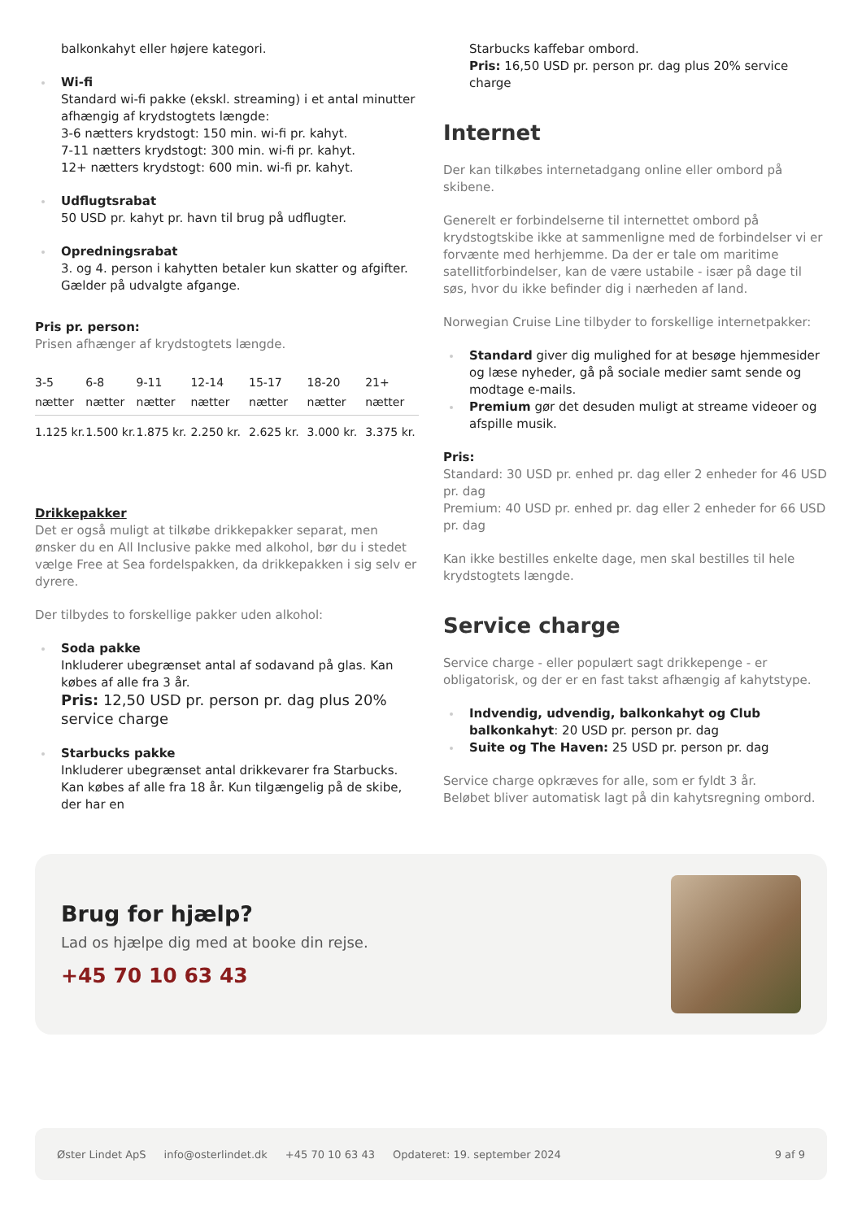balkonkahyt eller højere kategori.
Wi-fi
Standard wi-fi pakke (ekskl. streaming) i et antal minutter afhængig af krydstogtets længde:
3-6 nætters krydstogt: 150 min. wi-fi pr. kahyt.
7-11 nætters krydstogt: 300 min. wi-fi pr. kahyt.
12+ nætters krydstogt: 600 min. wi-fi pr. kahyt.
Udflugtsrabat
50 USD pr. kahyt pr. havn til brug på udflugter.
Opredningsrabat
3. og 4. person i kahytten betaler kun skatter og afgifter. Gælder på udvalgte afgange.
Pris pr. person:
Prisen afhænger af krydstogtets længde.
| 3-5 nætter | 6-8 nætter | 9-11 nætter | 12-14 nætter | 15-17 nætter | 18-20 nætter | 21+ nætter |
| --- | --- | --- | --- | --- | --- | --- |
| 1.125 kr. | 1.500 kr. | 1.875 kr. | 2.250 kr. | 2.625 kr. | 3.000 kr. | 3.375 kr. |
Drikkepakker
Det er også muligt at tilkøbe drikkepakker separat, men ønsker du en All Inclusive pakke med alkohol, bør du i stedet vælge Free at Sea fordelspakken, da drikkepakken i sig selv er dyrere.
Der tilbydes to forskellige pakker uden alkohol:
Soda pakke
Inkluderer ubegrænset antal af sodavand på glas. Kan købes af alle fra 3 år.
Pris: 12,50 USD pr. person pr. dag plus 20% service charge
Starbucks pakke
Inkluderer ubegrænset antal drikkevarer fra Starbucks. Kan købes af alle fra 18 år. Kun tilgængelig på de skibe, der har en
Starbucks kaffebar ombord.
Pris: 16,50 USD pr. person pr. dag plus 20% service charge
Internet
Der kan tilkøbes internetadgang online eller ombord på skibene.
Generelt er forbindelserne til internettet ombord på krydstogtskibe ikke at sammenligne med de forbindelser vi er forvænte med herhjemme. Da der er tale om maritime satellitforbindelser, kan de være ustabile - især på dage til søs, hvor du ikke befinder dig i nærheden af land.
Norwegian Cruise Line tilbyder to forskellige internetpakker:
Standard giver dig mulighed for at besøge hjemmesider og læse nyheder, gå på sociale medier samt sende og modtage e-mails.
Premium gør det desuden muligt at streame videoer og afspille musik.
Pris:
Standard: 30 USD pr. enhed pr. dag eller 2 enheder for 46 USD pr. dag
Premium: 40 USD pr. enhed pr. dag eller 2 enheder for 66 USD pr. dag
Kan ikke bestilles enkelte dage, men skal bestilles til hele krydstogtets længde.
Service charge
Service charge - eller populært sagt drikkepenge - er obligatorisk, og der er en fast takst afhængig af kahytstype.
Indvendig, udvendig, balkonkahyt og Club balkonkahyt: 20 USD pr. person pr. dag
Suite og The Haven: 25 USD pr. person pr. dag
Service charge opkræves for alle, som er fyldt 3 år.
Beløbet bliver automatisk lagt på din kahytsregning ombord.
Brug for hjælp?
Lad os hjælpe dig med at booke din rejse.
+45 70 10 63 43
Øster Lindet ApS info@osterlindet.dk +45 70 10 63 43 Opdateret: 19. september 2024 9 af 9